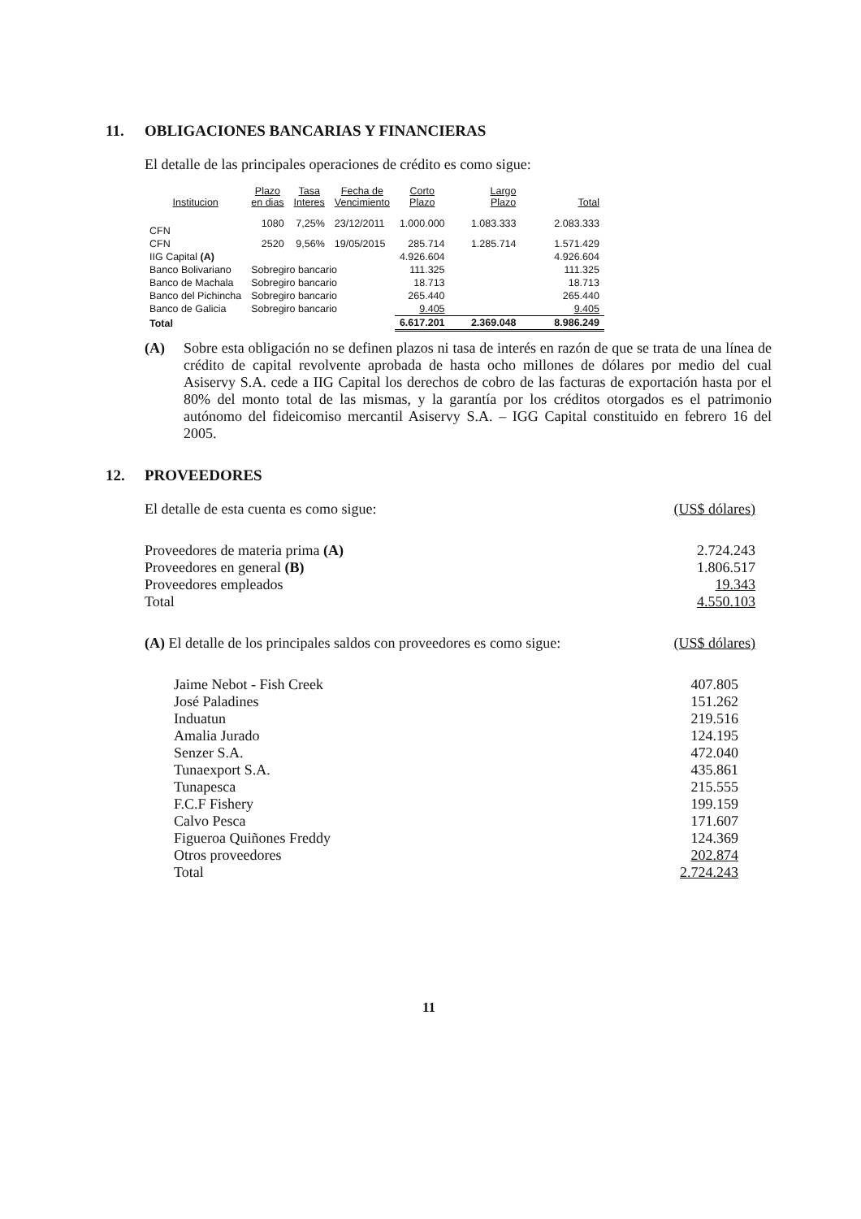11. OBLIGACIONES BANCARIAS Y FINANCIERAS
El detalle de las principales operaciones de crédito es como sigue:
| Institucion | Plazo en dias | Tasa Interes | Fecha de Vencimiento | Corto Plazo | Largo Plazo | Total |
| --- | --- | --- | --- | --- | --- | --- |
| CFN | 1080 | 7,25% | 23/12/2011 | 1.000.000 | 1.083.333 | 2.083.333 |
| CFN | 2520 | 9,56% | 19/05/2015 | 285.714 | 1.285.714 | 1.571.429 |
| IIG Capital (A) | | | | 4.926.604 | | 4.926.604 |
| Banco Bolivariano | Sobregiro bancario | | | 111.325 | | 111.325 |
| Banco de Machala | Sobregiro bancario | | | 18.713 | | 18.713 |
| Banco del Pichincha | Sobregiro bancario | | | 265.440 | | 265.440 |
| Banco de Galicia | Sobregiro bancario | | | 9.405 | | 9.405 |
| Total | | | | 6.617.201 | 2.369.048 | 8.986.249 |
(A) Sobre esta obligación no se definen plazos ni tasa de interés en razón de que se trata de una línea de crédito de capital revolvente aprobada de hasta ocho millones de dólares por medio del cual Asiservy S.A. cede a IIG Capital los derechos de cobro de las facturas de exportación hasta por el 80% del monto total de las mismas, y la garantía por los créditos otorgados es el patrimonio autónomo del fideicomiso mercantil Asiservy S.A. – IGG Capital constituido en febrero 16 del 2005.
12. PROVEEDORES
| El detalle de esta cuenta es como sigue: | (US$ dólares) |
| Proveedores de materia prima (A) | 2.724.243 |
| Proveedores en general (B) | 1.806.517 |
| Proveedores empleados | 19.343 |
| Total | 4.550.103 |
| (A) El detalle de los principales saldos con proveedores es como sigue: | (US$ dólares) |
| Jaime Nebot - Fish Creek | 407.805 |
| José Paladines | 151.262 |
| Induatun | 219.516 |
| Amalia Jurado | 124.195 |
| Senzer S.A. | 472.040 |
| Tunaexport S.A. | 435.861 |
| Tunapesca | 215.555 |
| F.C.F Fishery | 199.159 |
| Calvo Pesca | 171.607 |
| Figueroa Quiñones Freddy | 124.369 |
| Otros proveedores | 202.874 |
| Total | 2.724.243 |
11